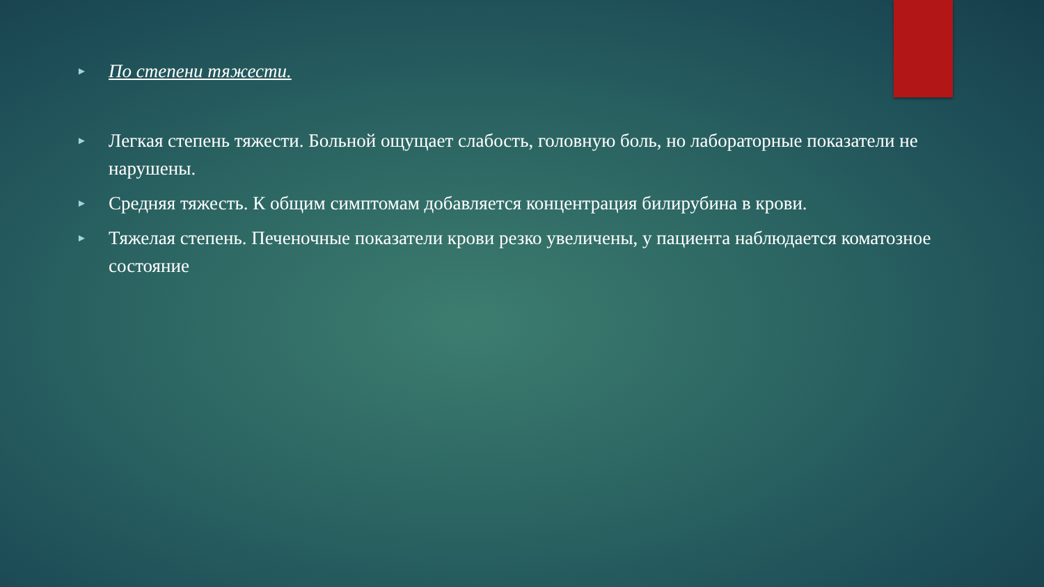► По степени тяжести.
► Легкая степень тяжести. Больной ощущает слабость, головную боль, но лабораторные показатели не нарушены.
► Средняя тяжесть. К общим симптомам добавляется концентрация билирубина в крови.
► Тяжелая степень. Печеночные показатели крови резко увеличены, у пациента наблюдается коматозное состояние